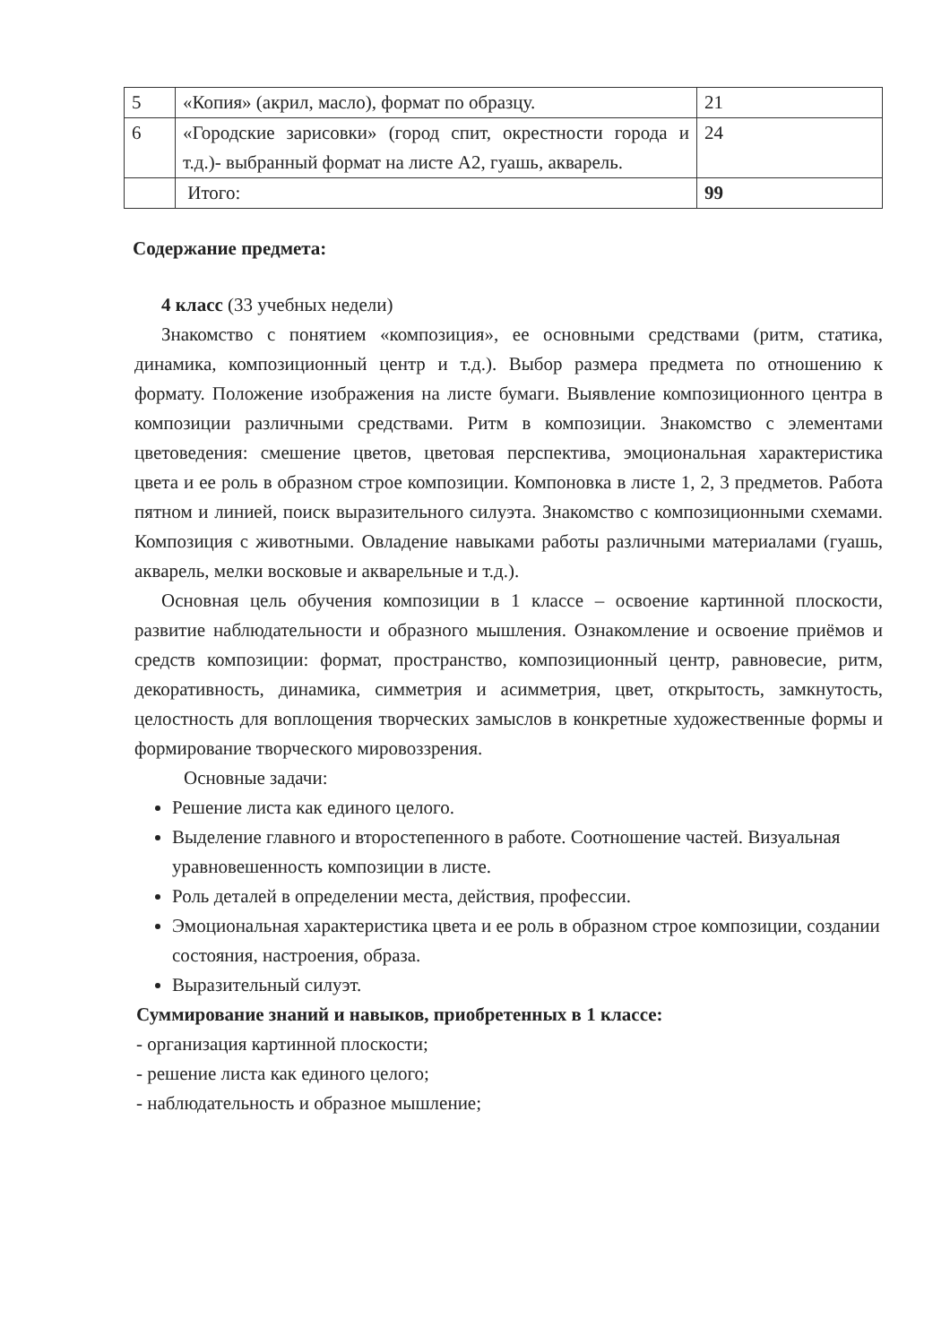| 5 | «Копия» (акрил, масло), формат по образцу. | 21 |
| 6 | «Городские зарисовки» (город спит, окрестности города и т.д.)- выбранный формат на листе А2, гуашь, акварель. | 24 |
| | Итого: | 99 |
Содержание предмета:
4 класс (33 учебных недели)
Знакомство с понятием «композиция», ее основными средствами (ритм, статика, динамика, композиционный центр и т.д.). Выбор размера предмета по отношению к формату. Положение изображения на листе бумаги. Выявление композиционного центра в композиции различными средствами. Ритм в композиции. Знакомство с элементами цветоведения: смешение цветов, цветовая перспектива, эмоциональная характеристика цвета и ее роль в образном строе композиции. Компоновка в листе 1, 2, 3 предметов. Работа пятном и линией, поиск выразительного силуэта. Знакомство с композиционными схемами. Композиция с животными. Овладение навыками работы различными материалами (гуашь, акварель, мелки восковые и акварельные и т.д.).
Основная цель обучения композиции в 1 классе – освоение картинной плоскости, развитие наблюдательности и образного мышления. Ознакомление и освоение приёмов и средств композиции: формат, пространство, композиционный центр, равновесие, ритм, декоративность, динамика, симметрия и асимметрия, цвет, открытость, замкнутость, целостность для воплощения творческих замыслов в конкретные художественные формы и формирование творческого мировоззрения.
Основные задачи:
Решение листа как единого целого.
Выделение главного и второстепенного в работе. Соотношение частей. Визуальная уравновешенность композиции в листе.
Роль деталей в определении места, действия, профессии.
Эмоциональная характеристика цвета и ее роль в образном строе композиции, создании состояния, настроения, образа.
Выразительный силуэт.
Суммирование знаний и навыков, приобретенных в 1 классе:
- организация картинной плоскости;
- решение листа как единого целого;
- наблюдательность и образное мышление;